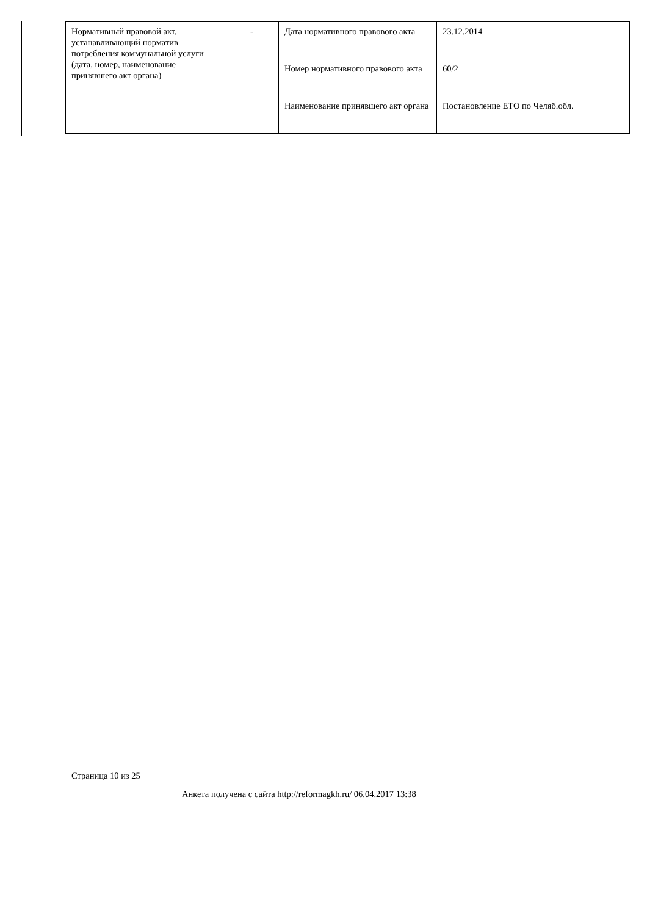| Нормативный правовой акт, устанавливающий норматив потребления коммунальной услуги (дата, номер, наименование принявшего акт органа) | - | Дата нормативного правового акта | 23.12.2014 |
| | | Номер нормативного правового акта | 60/2 |
| | | Наименование принявшего акт органа | Постановление ЕТО по Челяб.обл. |
Страница 10 из 25
Анкета получена с сайта http://reformagkh.ru/ 06.04.2017 13:38